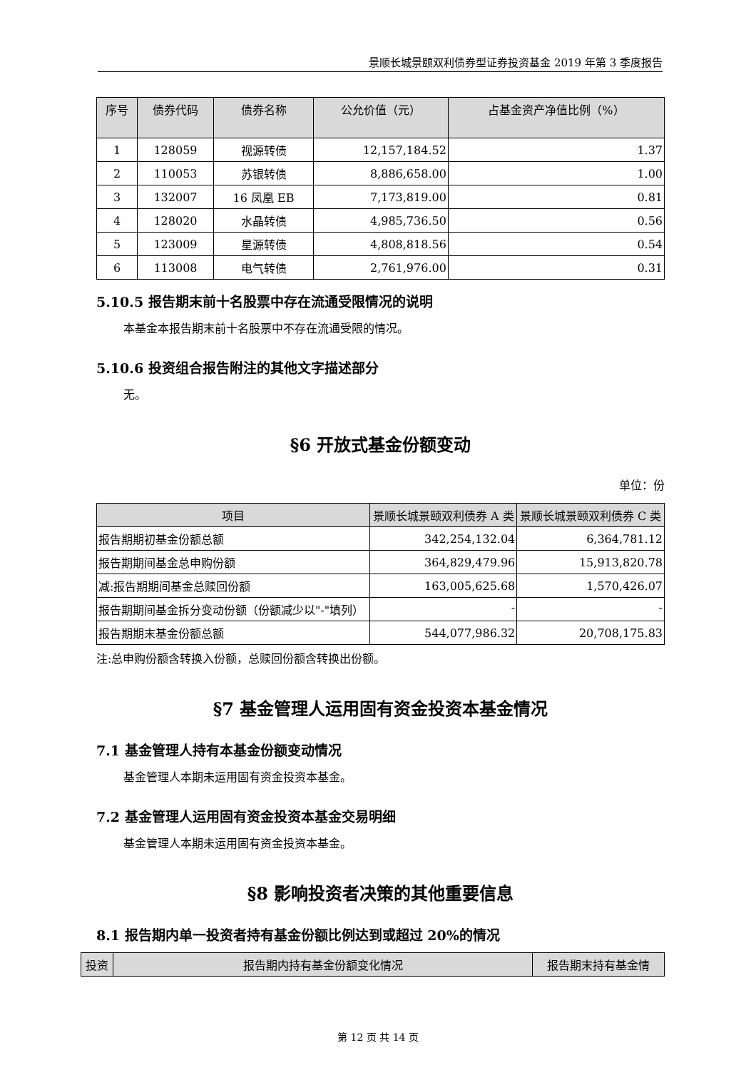景顺长城景颐双利债券型证券投资基金 2019 年第 3 季度报告
| 序号 | 债券代码 | 债券名称 | 公允价值（元） | 占基金资产净值比例（%） |
| --- | --- | --- | --- | --- |
| 1 | 128059 | 视源转债 | 12,157,184.52 | 1.37 |
| 2 | 110053 | 苏银转债 | 8,886,658.00 | 1.00 |
| 3 | 132007 | 16 凤凰 EB | 7,173,819.00 | 0.81 |
| 4 | 128020 | 水晶转债 | 4,985,736.50 | 0.56 |
| 5 | 123009 | 星源转债 | 4,808,818.56 | 0.54 |
| 6 | 113008 | 电气转债 | 2,761,976.00 | 0.31 |
5.10.5 报告期末前十名股票中存在流通受限情况的说明
本基金本报告期末前十名股票中不存在流通受限的情况。
5.10.6 投资组合报告附注的其他文字描述部分
无。
§6 开放式基金份额变动
单位：份
| 项目 | 景顺长城景颐双利债券 A 类 | 景顺长城景颐双利债券 C 类 |
| --- | --- | --- |
| 报告期期初基金份额总额 | 342,254,132.04 | 6,364,781.12 |
| 报告期期间基金总申购份额 | 364,829,479.96 | 15,913,820.78 |
| 减:报告期期间基金总赎回份额 | 163,005,625.68 | 1,570,426.07 |
| 报告期期间基金拆分变动份额（份额减少以"-"填列） | - | - |
| 报告期期末基金份额总额 | 544,077,986.32 | 20,708,175.83 |
注:总申购份额含转换入份额，总赎回份额含转换出份额。
§7 基金管理人运用固有资金投资本基金情况
7.1 基金管理人持有本基金份额变动情况
基金管理人本期未运用固有资金投资本基金。
7.2 基金管理人运用固有资金投资本基金交易明细
基金管理人本期未运用固有资金投资本基金。
§8 影响投资者决策的其他重要信息
8.1 报告期内单一投资者持有基金份额比例达到或超过 20%的情况
| 投资 | 报告期内持有基金份额变化情况 | 报告期末持有基金情 |
| --- | --- | --- |
第 12 页 共 14 页